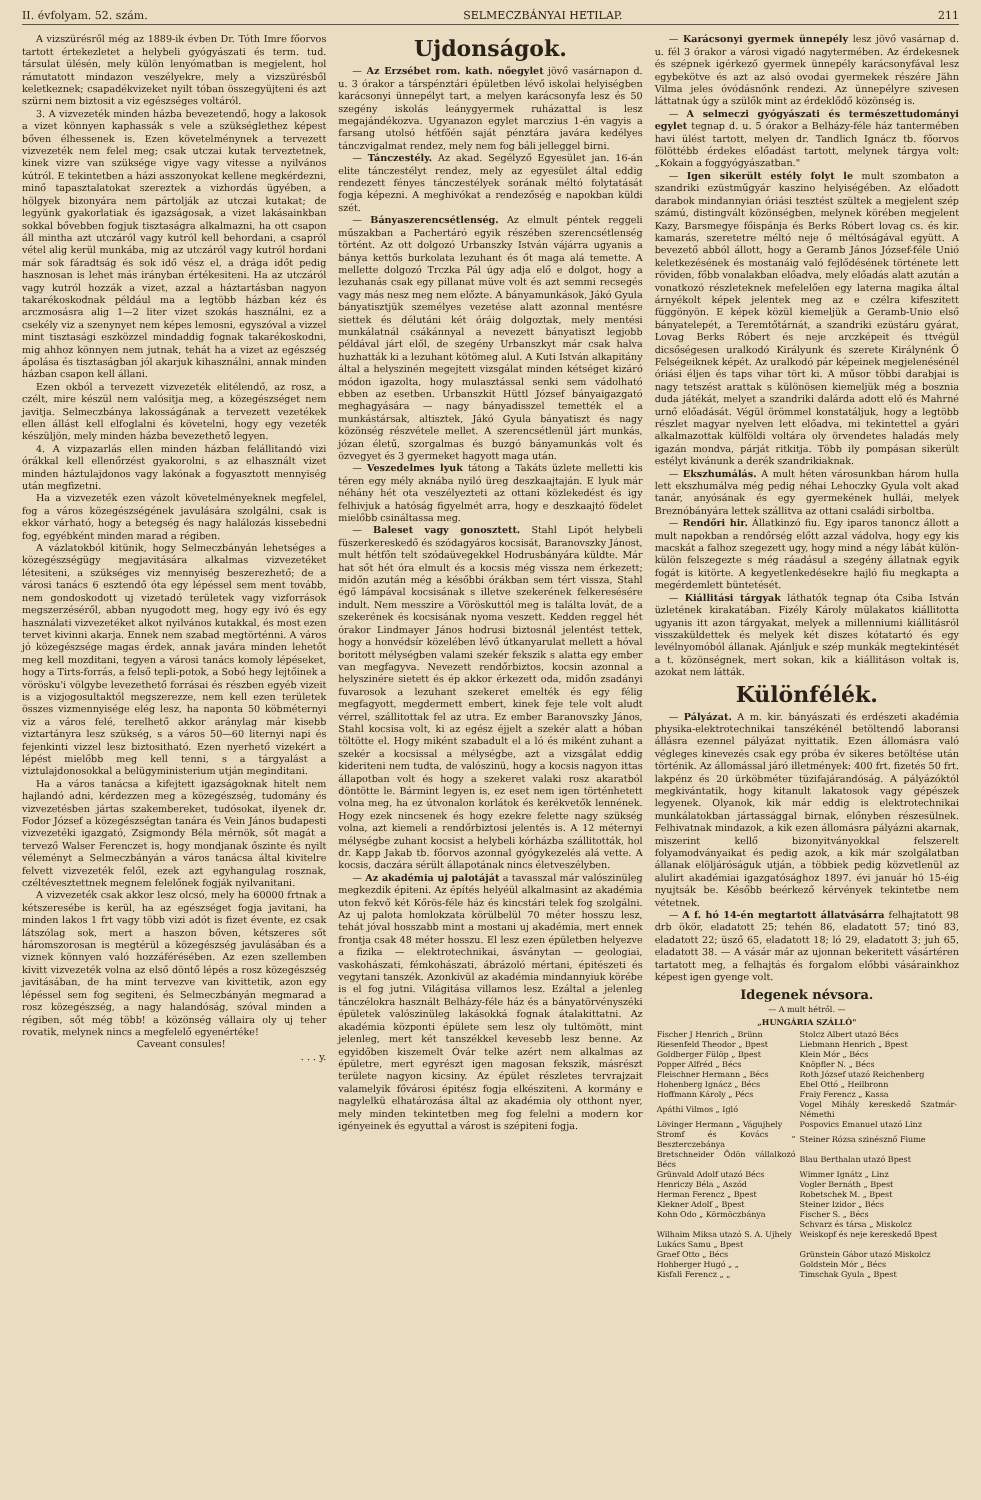II. évfolyam. 52. szám. SELMECZBÁNYAI HETILAP. 211
A vizszürésről még az 1889-ik évben Dr. Tóth Imre főorvos tartott értekezletet a helybeli gyógyászati és term. tud. társulat ülésén, mely külön lenyómatban is megjelent, hol rámutatott mindazon veszélyekre, mely a vizszürésből keletkeznek; csapadékvizeket nyilt tóban összegyüjteni és azt szürni nem biztosit a viz egészséges voltáról.
3. A vizvezeték minden házba bevezetendő, hogy a lakosok a vizet könnyen kaphassák s vele a szükséglethez képest bőven élhessenek is. Ezen követelménynek a tervezett vizvezeték nem felel meg; csak utczai kutak terveztetnek, kinek vizre van szüksége vigye vagy vitesse a nyilvános kútról. E tekintetben a házi asszonyokat kellene megkérdezni, minő tapasztalatokat szereztek a vizhordás ügyében, a hölgyek bizonyára nem pártolják az utczai kutakat; de legyünk gyakorlatiak és igazságosak, a vizet lakásainkban sokkal bővebben fogjuk tisztaságra alkalmazni, ha ott csapon áll mintha azt utczáról vagy kutról kell behordani, a csapról vétel alig kerül munkába, mig az utczáról vagy kutról hordani már sok fáradtság és sok idő vész el, a drága időt pedig hasznosan is lehet más irányban értékesiteni. Ha az utczáról vagy kutról hozzák a vizet, azzal a háztartásban nagyon takarékoskodnak például ma a legtöbb házban kéz és arczmosásra alig 1—2 liter vizet szokás használni, ez a csekély viz a szenynyet nem képes lemosni, egyszóval a vizzel mint tisztasági eszközzel mindaddig fognak takarékoskodni, mig ahhoz könnyen nem jutnak, tehát ha a vizet az egészség ápolása és tisztaságban jól akarjuk kihasználni, annak minden házban csapon kell állani.
Ezen okból a tervezett vizvezeték elitélendő, az rosz, a czélt, mire készül nem valósitja meg, a közegészséget nem javitja. Selmeczbánya lakosságának a tervezett vezetékek ellen állást kell elfoglalni és követelni, hogy egy vezeték készüljön, mely minden házba bevezethető legyen.
4. A vizpazarlás ellen minden házban felállitandó vizi órákkal kell ellenőrzést gyakorolni, s az elhasznált vizet minden háztulajdonos vagy lakónak a fogyasztott mennyiség után megfizetni.
Ha a vizvezeték ezen vázolt követelményeknek megfelel, fog a város közegészségének javulására szolgálni, csak is ekkor várható, hogy a betegség és nagy halálozás kissebedni fog, egyébként minden marad a régiben.
A vázlatokból kitünik, hogy Selmeczbányán lehetséges a közegészségügy megjavitására alkalmas vizvezetéket létesiteni, a szükséges viz mennyiség beszerezhető; de a városi tanács 6 esztendő óta egy lépéssel sem ment tovább, nem gondoskodott uj vizetadó területek vagy vizforrások megszerzéséről, abban nyugodott meg, hogy egy ivó és egy használati vizvezetéket alkot nyilvános kutakkal, és most ezen tervet kivinni akarja. Ennek nem szabad megtörténni. A város jó közegészsége magas érdek, annak javára minden lehetőt meg kell mozditani, tegyen a városi tanács komoly lépéseket, hogy a Tirts-forrás, a felső tepli-potok, a Sobó hegy lejtőinek a vörösku'i völgybe levezethető forrásai és részben egyéb vizeit is a vizjogosultaktól megszerezze, nem kell ezen területek összes vizmennyisége elég lesz, ha naponta 50 köbméternyi viz a város felé, terelhető akkor aránylag már kisebb viztartányra lesz szükség, s a város 50—60 liternyi napi és fejenkinti vizzel lesz biztositható. Ezen nyerhető vizekért a lépést mielőbb meg kell tenni, s a tárgyalást a viztulajdonosokkal a belügyministerium utján meginditani.
Ha a város tanácsa a kifejtett igazságoknak hitelt nem hajlandó adni, kérdezzen meg a közegészség, tudomány és vizvezetésben jártas szakembereket, tudósokat, ilyenek dr. Fodor József a közegészségtan tanára és Vein János budapesti vizvezetéki igazgató, Zsigmondy Béla mérnök, sőt magát a tervező Walser Ferenczet is, hogy mondjanak őszinte és nyilt véleményt a Selmeczbányán a város tanácsa által kivitelre felvett vizvezeték felől, ezek azt egyhangulag rosznak, czéltévesztettnek megnem felelőnek fogják nyilvanitani.
A vizvezeték csak akkor lesz olcsó, mely ha 60000 frtnak a kétszeresébe is kerül, ha az egészséget fogja javitani, ha minden lakos 1 frt vagy több vizi adót is fizet évente, ez csak látszólag sok, mert a haszon bőven, kétszeres sőt háromszorosan is megtérül a közegészség javulásában és a viznek könnyen való hozzáférésében. Az ezen szellemben kivitt vizvezeték volna az első döntő lépés a rosz közegészség javitásában, de ha mint tervezve van kivittetik, azon egy lépéssel sem fog segiteni, és Selmeczbányán megmarad a rosz közegészség, a nagy halandóság, szóval minden a régiben, sőt még több! a közönség vállaira oly uj teher rovatik, melynek nincs a megfelelő egyenértéke!
Caveant consules!
. . . y.
Ujdonságok.
— Az Erzsébet rom. kath. nőegylet jövő vasárnapon d. u. 3 órakor a társpénztári épületben lévő iskolai helyiségben karácsonyi ünnepélyt tart, a melyen karácsonyfa lesz és 50 szegény iskolás leánygyermek ruházattal is lesz megajándékozva. Ugyanazon egylet marczius 1-én vagyis a farsang utolsó hétfőén saját pénztára javára kedélyes tánczvigalmat rendez, mely nem fog báli jelleggel birni.
— Tánczestély. Az akad. Segélyző Egyesület jan. 16-án elite tánczestélyt rendez, mely az egyesület által eddig rendezett fényes tánczestélyek sorának méltó folytatását fogja képezni. A meghivókat a rendezőség e napokban küldi szét.
— Bányaszerencsétlenség. Az elmult péntek reggeli műszakban a Pachertáró egyik részében szerencsétlenség történt. Az ott dolgozó Urbanszky István vájárra ugyanis a bánya kettős burkolata lezuhant és őt maga alá temette. A mellette dolgozó Trczka Pál úgy adja elő e dolgot, hogy a lezuhanás csak egy pillanat müve volt és azt semmi recsegés vagy más nesz meg nem előzte. A bányamunkások, Jákó Gyula bányatisztjük személyes vezetése alatt azonnal mentésre siettek és délutáni két óráig dolgoztak, mely mentési munkálatnál csákánnyal a nevezett bányatiszt legjobb példával járt elől, de szegény Urbanszkyt már csak halva huzhatták ki a lezuhant kötömeg alul. A Kuti István alkapitány által a helyszinén megejtett vizsgálat minden kétséget kizáró módon igazolta, hogy mulasztással senki sem vádolható ebben az esetben. Urbanszkit Hüttl József bányaigazgató meghagyására — nagy bányadisszel temették el a munkástársak, altisztek, Jákó Gyula bányatiszt és nagy közönség részvétele mellet. A szerencsétlenül járt munkás, józan életű, szorgalmas és buzgó bányamunkás volt és özvegyet és 3 gyermeket hagyott maga után.
— Veszedelmes lyuk tátong a Takáts üzlete melletti kis téren egy mély aknába nyiló üreg deszkaajtaján. E lyuk már néhány hét ota veszélyezteti az ottani közlekedést és igy felhivjuk a hatóság figyelmét arra, hogy e deszkaajtó födelet mielőbb csináltassa meg.
— Baleset vagy gonosztett. Stahl Lipót helybeli füszerkereskedő és szódagyáros kocsisát, Baranovszky Jánost, mult hétfőn telt szódaüvegekkel Hodrusbányára küldte. Már hat sőt hét óra elmult és a kocsis még vissza nem érkezett; midőn azután még a későbbi órákban sem tért vissza, Stahl égő lámpával kocsisának s illetve szekerének felkeresésére indult. Nem messzire a Vöröskuttól meg is találta lovát, de a szekerének és kocsisának nyoma veszett. Kedden reggel hét órakor Lindmayer János hodrusi biztosnál jelentést tettek, hogy a honvédsír közelében lévő útkanyarulat mellett a hóval boritott mélységben valami szekér fekszik s alatta egy ember van megfagyva. Nevezett rendőrbiztos, kocsin azonnal a helyszinére sietett és ép akkor érkezett oda, midőn zsadányi fuvarosok a lezuhant szekeret emelték és egy félig megfagyott, megdermett embert, kinek feje tele volt aludt vérrel, szállitottak fel az utra. Ez ember Baranovszky János, Stahl kocsisa volt, ki az egész éjjelt a szekér alatt a hóban töltötte el. Hogy miként szabadult el a ló és miként zuhant a szekér a kocsissal a mélységbe, azt a vizsgálat eddig kideriteni nem tudta, de valószinü, hogy a kocsis nagyon ittas állapotban volt és hogy a szekeret valaki rosz akaratból döntötte le. Bármint legyen is, ez eset nem igen történhetett volna meg, ha ez útvonalon korlátok és kerékvetők lennének. Hogy ezek nincsenek és hogy ezekre felette nagy szükség volna, azt kiemeli a rendőrbiztosi jelentés is. A 12 méternyi mélységbe zuhant kocsist a helybeli kórházba szállitották, hol dr. Kapp Jakab tb. főorvos azonnal gyógykezelés alá vette. A kocsis, daczára sérült állapotának nincs életveszélyben.
— Az akadémia uj palotáját a tavasszal már valószinüleg megkezdik épiteni. Az építés helyéül alkalmasint az akadémia uton fekvő két Kőrös-féle ház és kincstári telek fog szolgálni. Az uj palota homlokzata körülbelül 70 méter hosszu lesz, tehát jóval hosszabb mint a mostani uj akadémia, mert ennek frontja csak 48 méter hosszu. El lesz ezen épületben helyezve a fizika — elektrotechnikai, ásványtan — geologiai, vaskohászati, fémkohászati, ábrázoló mértani, épitészeti és vegytani tanszék. Azonkivül az akadémia mindannyiuk körébe is el fog jutni. Világitása villamos lesz. Ezáltal a jelenleg tánczélokra használt Belházy-féle ház és a bányatörvényszéki épületek valószinüleg lakásokká fognak átalakittatni. Az akadémia központi épülete sem lesz oly tultömött, mint jelenleg, mert két tanszékkel kevesebb lesz benne. Az egyidőben kiszemelt Óvár telke azért nem alkalmas az épületre, mert egyrészt igen magosan fekszik, másrészt területe nagyon kicsiny. Az épület részletes tervrajzait valamelyik fővárosi épitész fogja elkésziteni. A kormány e nagylelkü elhatározása által az akadémia oly otthont nyer, mely minden tekintetben meg fog felelni a modern kor igényeinek és egyuttal a várost is szépiteni fogja.
— Karácsonyi gyermek ünnepély lesz jövő vasárnap d. u. fél 3 órakor a városi vigadó nagytermében. Az érdekesnek és szépnek igérkező gyermek ünnepély karácsonyfával lesz egybekötve és azt az alsó ovodai gyermekek részére Jähn Vilma jeles óvódásnőnk rendezi. Az ünnepélyre szivesen láttatnak úgy a szülők mint az érdeklődő közönség is.
— A selmeczi gyógyászati és természettudományi egylet tegnap d. u. 5 órakor a Belházy-féle ház tantermében havi ülést tartott, melyen dr. Tandlich Ignácz tb. főorvos fölöttébb érdekes előadást tartott, melynek tárgya volt: „Kokain a foggyógyászatban."
— Igen sikerült estély folyt le mult szombaton a szandriki ezüstműgyár kaszino helyiségében. Az előadott darabok mindannyian óriási tesztést szültek a megjelent szép számú, distingvált közönségben, melynek körében megjelent Kazy, Barsmegye főispánja és Berks Róbert lovag cs. és kir. kamarás, szeretetre méltó neje ő méltóságával együtt. A bevezető abból állott, hogy a Geramb János József-féle Unió keletkezésének és mostanáig való fejlődésének története lett röviden, főbb vonalakban előadva, mely előadás alatt azután a vonatkozó részleteknek mefelelően egy laterna magika által árnyékolt képek jelentek meg az e czélra kifeszitett függönyön. E képek közül kiemeljük a Geramb-Unio első bányatelepét, a Teremtőtárnát, a szandriki ezüstáru gyárat, Lovag Berks Róbert és neje arczképeit és ttvégül dicsőségesen uralkodó Királyunk és szerete Királynénk Ő Felségeiknek képét. Az uralkodó pár képeinek megjelenésénél óriási éljen és taps vihar tört ki. A műsor többi darabjai is nagy tetszést arattak s különösen kiemeljük még a bosznia duda játékát, melyet a szandriki dalárda adott elő és Mahrné urnő előadását. Végül örömmel konstatáljuk, hogy a legtöbb részlet magyar nyelven lett előadva, mi tekintettel a gyári alkalmazottak külföldi voltára oly örvendetes haladás mely igazán mondva, párját ritkitja. Több ily pompásan sikerült estélyt kivánunk a derék szandrikiaknak.
— Ekszhumálás. A mult héten városunkban három hulla lett ekszhumálva még pedig néhai Lehoczky Gyula volt akad tanár, anyósának és egy gyermekének hullái, melyek Breznóbányára lettek szállitva az ottani családi sirboltba.
— Rendőri hir. Állatkinzó fiu. Egy iparos tanoncz állott a mult napokban a rendőrség előtt azzal vádolva, hogy egy kis macskát a falhoz szegezett ugy, hogy mind a négy lábát külön-külön felszegezte s még ráadásul a szegény állatnak egyik fogát is kitörte. A kegyetlenkedésekre hajló fiu megkapta a megérdemlett büntetését.
— Kiállitási tárgyak láthatók tegnap óta Csiba István üzletének kirakatában. Fizély Károly mülakatos kiállitotta ugyanis itt azon tárgyakat, melyek a millenniumi kiállitásról visszaküldettek és melyek két diszes kótatartó és egy levélnyomóból állanak. Ajánljuk e szép munkák megtekintését a t. közönségnek, mert sokan, kik a kiállitáson voltak is, azokat nem látták.
Különfélék.
— Pályázat. A m. kir. bányászati és erdészeti akadémia physika-elektrotechnikai tanszékénél betöltendő laboransi állásra ezennel pályázat nyittatik. Ezen állomásra való végleges kinevezés csak egy próba év sikeres betöltése után történik. Az állomással járó illetmények: 400 frt. fizetés 50 frt. lakpénz és 20 ürköbméter tüzifajárandóság. A pályázóktól megkivántatik, hogy kitanult lakatosok vagy gépészek legyenek. Olyanok, kik már eddig is elektrotechnikai munkálatokban jártassággal birnak, előnyben részesülnek. Felhivatnak mindazok, a kik ezen állomásra pályázni akarnak, miszerint kellő bizonyitványokkal felszerelt folyamodványaikat és pedig azok, a kik már szolgálatban állanak elöljáróságuk utján, a többiek pedig közvetlenül az alulirt akadémiai igazgatósághoz 1897. évi január hó 15-éig nyujtsák be. Később beérkező kérvények tekintetbe nem vétetnek.
— A f. hó 14-én megtartott állatvásárra felhajtatott 98 drb ökör, eladatott 25; tehén 86, eladatott 57; tinó 83, eladatott 22; üsző 65, eladatott 18; ló 29, eladatott 3; juh 65, eladatott 38. — A vásár már az ujonnan bekeritett vásártéren tartatott meg, a felhajtás és forgalom előbbi vásárainkhoz képest igen gyenge volt.
Idegenek névsora.
— A mult hétről. —
„HUNGÁRIA SZÁLLÓ"
| Fischer J Henrich „ Brünn | Stolcz Albert utazó Bécs |
| Riesenfeld Theodor „ Bpest | Liebmann Henrich „ Bpest |
| Goldberger Fülöp „ Bpest | Klein Mór „ Bécs |
| Popper Alfréd „ Bécs | Knöpfler N. „ Bécs |
| Fleischner Hermann „ Bécs | Roth József utazó Reichenberg |
| Hohenberg Ignácz „ Bécs | Ebel Ottó „ Heilbronn |
| Hoffmann Károly „ Pécs | Fraiy Ferencz „ Kassa |
| Apáthi Vilmos „ Igló | Vogel Mihály kereskedő Szatmár-Némethi |
| Lövinger Hermann „ Vágujhely | Pospovics Emanuel utazó Linz |
| Stromf és Kovács „ Beszterczebánya | Steiner Rózsa szinésznő Fiume |
| Bretschneider Ödön vállalkozó Bécs | Blau Berthalan utazó Bpest |
| Grünvald Adolf utazó Bécs | Wimmer Ignátz „ Linz |
| Henriczy Béla „ Aszód | Vogler Bernáth „ Bpest |
| Herman Ferencz „ Bpest | Robetschek M. „ Bpest |
| Klekner Adolf „ Bpest | Steiner Izidor „ Bécs |
| Kohn Odo „ Körmöczbánya | Fischer S. „ Bécs |
| | Schvarz és társa „ Miskolcz |
| Wilhaim Miksa utazó S. A. Ujhely | Weiskopf és neje kereskedő Bpest |
| Lukács Samu „ Bpest | |
| Graef Otto „ Bécs | Grünstein Gábor utazó Miskolcz |
| Hohberger Hugó „ „ | Goldstein Mór „ Bécs |
| Kisfali Ferencz „ „ | Timschak Gyula „ Bpest |